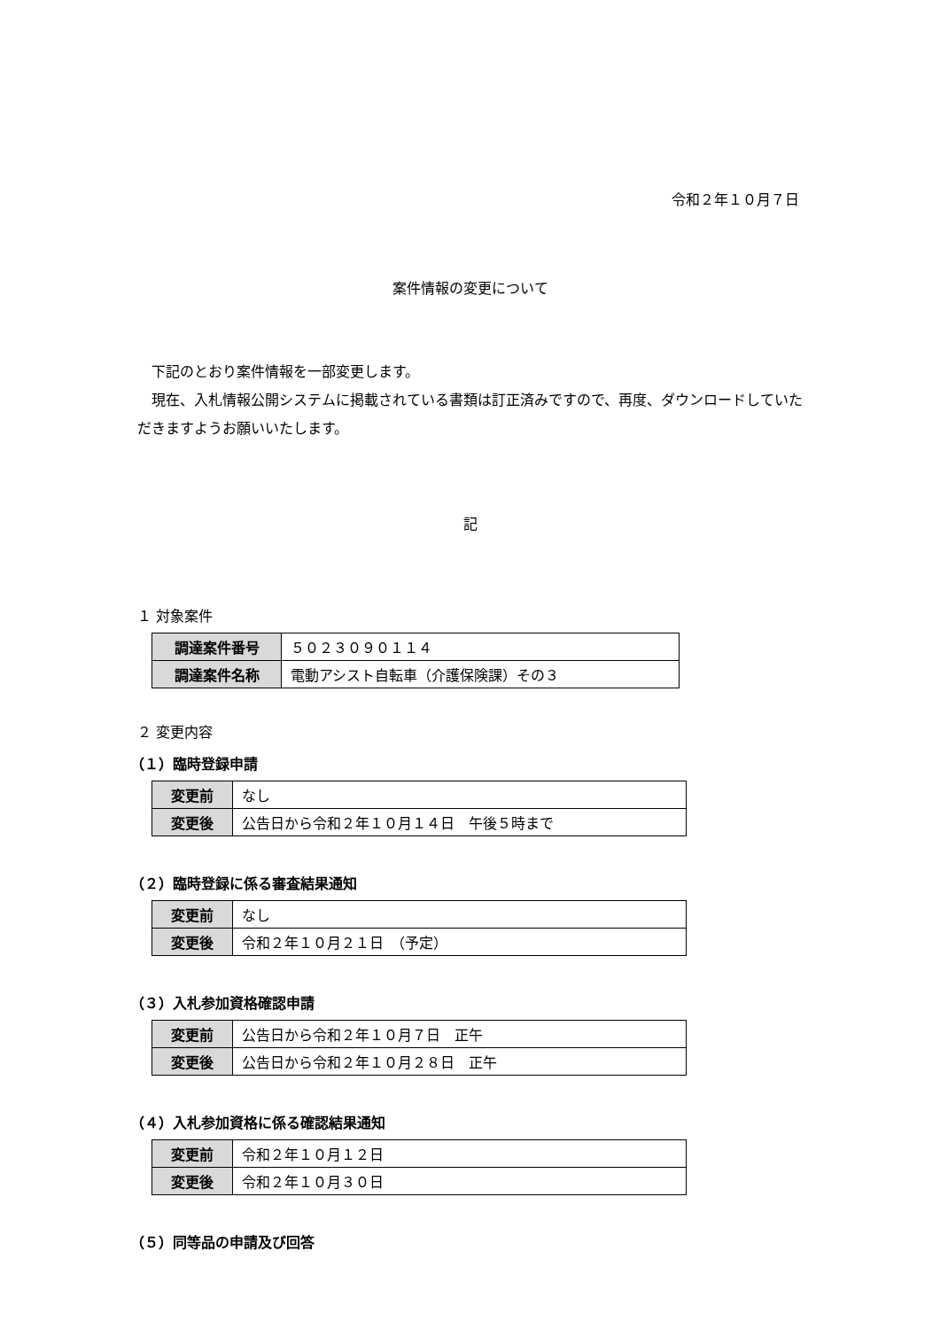令和２年１０月７日
案件情報の変更について
下記のとおり案件情報を一部変更します。
現在、入札情報公開システムに掲載されている書類は訂正済みですので、再度、ダウンロードしていただきますようお願いいたします。
記
１ 対象案件
| 調達案件番号 | ５０２３０９０１１４ |
| 調達案件名称 | 電動アシスト自転車（介護保険課）その３ |
２ 変更内容
（１）臨時登録申請
| 変更前 | なし |
| 変更後 | 公告日から令和２年１０月１４日 午後５時まで |
（２）臨時登録に係る審査結果通知
| 変更前 | なし |
| 変更後 | 令和２年１０月２１日 （予定） |
（３）入札参加資格確認申請
| 変更前 | 公告日から令和２年１０月７日 正午 |
| 変更後 | 公告日から令和２年１０月２８日 正午 |
（４）入札参加資格に係る確認結果通知
| 変更前 | 令和２年１０月１２日 |
| 変更後 | 令和２年１０月３０日 |
（５）同等品の申請及び回答